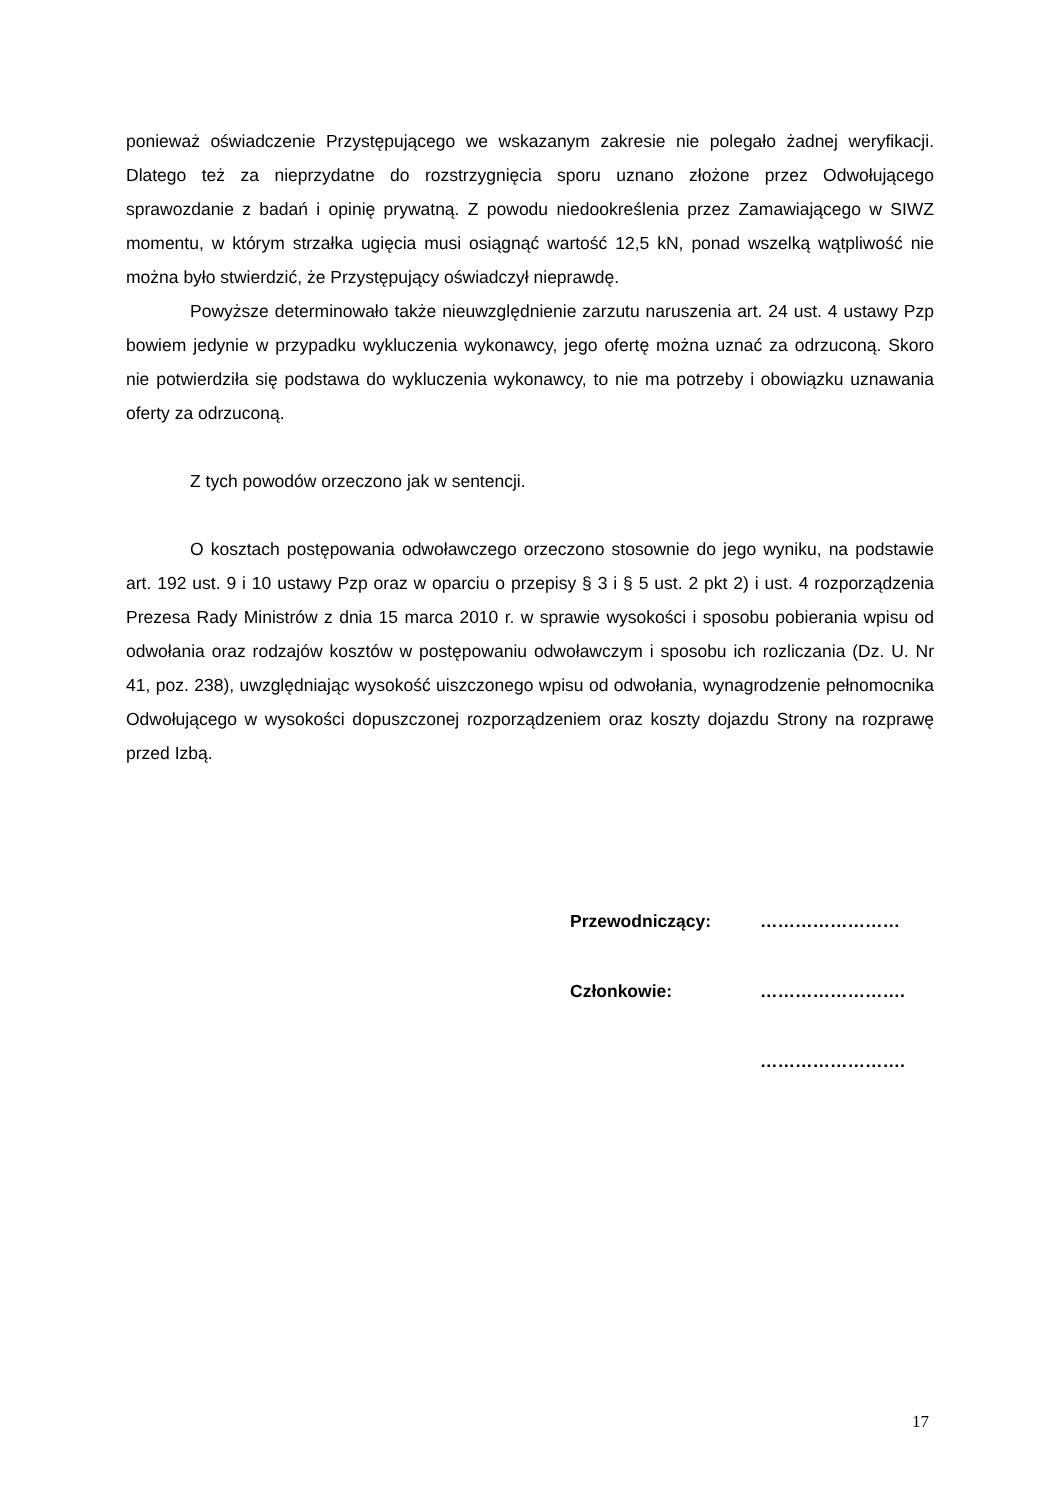ponieważ oświadczenie Przystępującego we wskazanym zakresie nie polegało żadnej weryfikacji. Dlatego też za nieprzydatne do rozstrzygnięcia sporu uznano złożone przez Odwołującego sprawozdanie z badań i opinię prywatną. Z powodu niedookreślenia przez Zamawiającego w SIWZ momentu, w którym strzałka ugięcia musi osiągnąć wartość 12,5 kN, ponad wszelką wątpliwość nie można było stwierdzić, że Przystępujący oświadczył nieprawdę.
Powyższe determinowało także nieuwzględnienie zarzutu naruszenia art. 24 ust. 4 ustawy Pzp bowiem jedynie w przypadku wykluczenia wykonawcy, jego ofertę można uznać za odrzuconą. Skoro nie potwierdziła się podstawa do wykluczenia wykonawcy, to nie ma potrzeby i obowiązku uznawania oferty za odrzuconą.
Z tych powodów orzeczono jak w sentencji.
O kosztach postępowania odwoławczego orzeczono stosownie do jego wyniku, na podstawie art. 192 ust. 9 i 10 ustawy Pzp oraz w oparciu o przepisy § 3 i § 5 ust. 2 pkt 2) i ust. 4 rozporządzenia Prezesa Rady Ministrów z dnia 15 marca 2010 r. w sprawie wysokości i sposobu pobierania wpisu od odwołania oraz rodzajów kosztów w postępowaniu odwoławczym i sposobu ich rozliczania (Dz. U. Nr 41, poz. 238), uwzględniając wysokość uiszczonego wpisu od odwołania, wynagrodzenie pełnomocnika Odwołującego w wysokości dopuszczonej rozporządzeniem oraz koszty dojazdu Strony na rozprawę przed Izbą.
Przewodniczący: ……………………
Członkowie: …………………….
…………………….
17